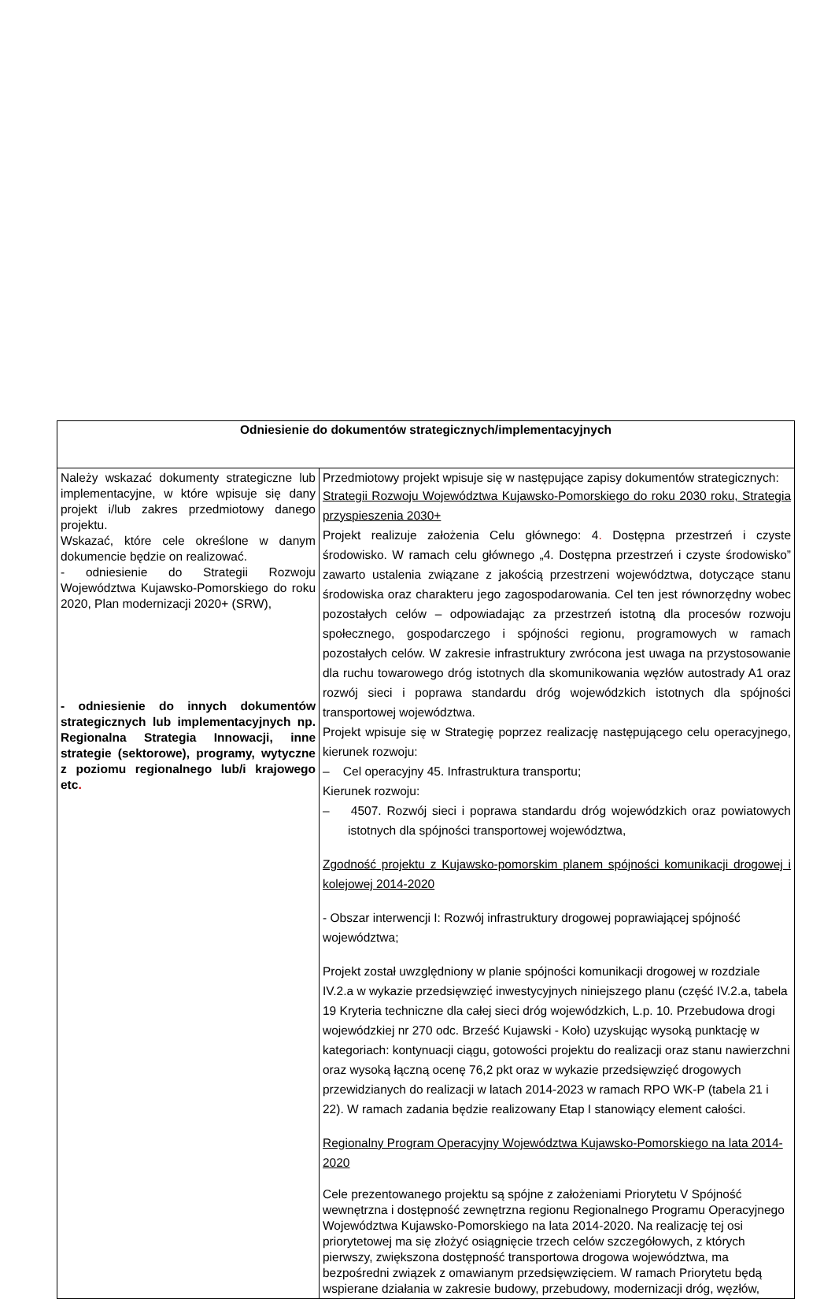| Odniesienie do dokumentów strategicznych/implementacyjnych | |
| --- | --- |
| Należy wskazać dokumenty strategiczne lub implementacyjne, w które wpisuje się dany projekt i/lub zakres przedmiotowy danego projektu. Wskazać, które cele określone w danym dokumencie będzie on realizować. - odniesienie do Strategii Rozwoju Województwa Kujawsko-Pomorskiego do roku 2020, Plan modernizacji 2020+ (SRW), - odniesienie do innych dokumentów strategicznych lub implementacyjnych np. Regionalna Strategia Innowacji, inne strategie (sektorowe), programy, wytyczne z poziomu regionalnego lub/i krajowego etc . | Przedmiotowy projekt wpisuje się w następujące zapisy dokumentów strategicznych: Strategii Rozwoju Województwa Kujawsko-Pomorskiego do roku 2030 roku, Strategia przyspieszenia 2030+ Projekt realizuje założenia Celu głównego: 4 . Dostępna przestrzeń i czyste środowisko. W ramach celu głównego „4. Dostępna przestrzeń i czyste środowisko” zawarto ustalenia związane z jakością przestrzeni województwa, dotyczące stanu środowiska oraz charakteru jego zagospodarowania. Cel ten jest równorzędny wobec pozostałych celów – odpowiadając za przestrzeń istotną dla procesów rozwoju społecznego, gospodarczego i spójności regionu, programowych w ramach pozostałych celów. W zakresie infrastruktury zwrócona jest uwaga na przystosowanie dla ruchu towarowego dróg istotnych dla skomunikowania węzłów autostrady A1 oraz rozwój sieci i poprawa standardu dróg wojewódzkich istotnych dla spójności transportowej województwa. Projekt wpisuje się w Strategię poprzez realizację następującego celu operacyjnego, kierunek rozwoju: – Cel operacyjny 45. Infrastruktura transportu; Kierunek rozwoju: – 4507. Rozwój sieci i poprawa standardu dróg wojewódzkich oraz powiatowych istotnych dla spójności transportowej województwa, Zgodność projektu z Kujawsko-pomorskim planem spójności komunikacji drogowej i kolejowej 2014-2020 - Obszar interwencji I: Rozwój infrastruktury drogowej poprawiającej spójność województwa; Projekt został uwzględniony w planie spójności komunikacji drogowej w rozdziale IV.2.a w wykazie przedsięwzięć inwestycyjnych niniejszego planu (część IV.2.a, tabela 19 Kryteria techniczne dla całej sieci dróg wojewódzkich, L.p. 10. Przebudowa drogi wojewódzkiej nr 270 odc. Brześć Kujawski - Koło) uzyskując wysoką punktację w kategoriach: kontynuacji ciągu, gotowości projektu do realizacji oraz stanu nawierzchni oraz wysoką łączną ocenę 76,2 pkt oraz w wykazie przedsięwzięć drogowych przewidzianych do realizacji w latach 2014-2023 w ramach RPO WK-P (tabela 21 i 22). W ramach zadania będzie realizowany Etap I stanowiący element całości. Regionalny Program Operacyjny Województwa Kujawsko-Pomorskiego na lata 2014-2020 Cele prezentowanego projektu są spójne z założeniami Priorytetu V Spójność wewnętrzna i dostępność zewnętrzna regionu Regionalnego Programu Operacyjnego Województwa Kujawsko-Pomorskiego na lata 2014-2020. Na realizację tej osi priorytetowej ma się złożyć osiągnięcie trzech celów szczegółowych, z których pierwszy, zwiększona dostępność transportowa drogowa województwa, ma bezpośredni związek z omawianym przedsięwzięciem. W ramach Priorytetu będą wspierane działania w zakresie budowy, przebudowy, modernizacji dróg, węzłów, |